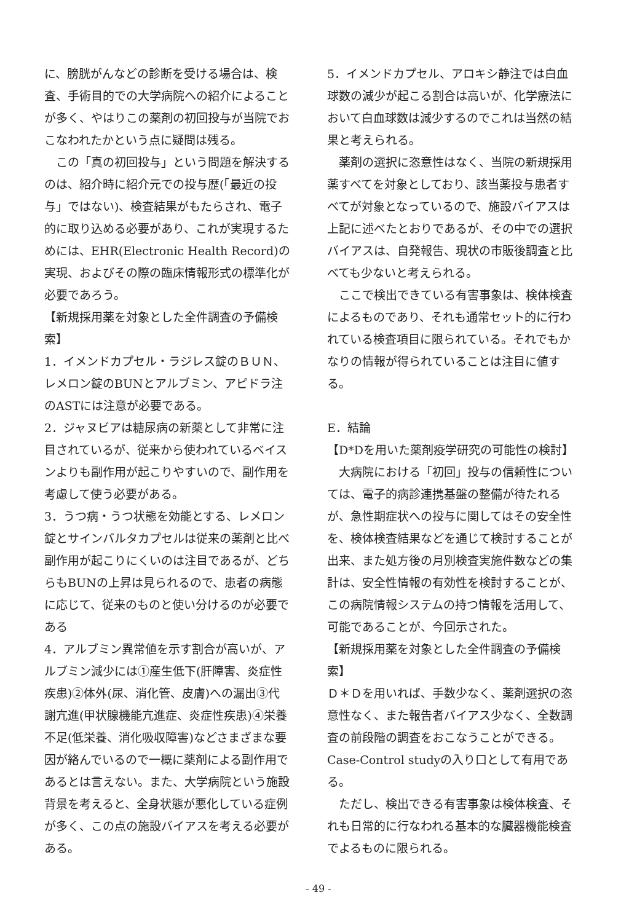に、膀胱がんなどの診断を受ける場合は、検査、手術目的での大学病院への紹介によることが多く、やはりこの薬剤の初回投与が当院でおこなわれたかという点に疑問は残る。
この「真の初回投与」という問題を解決するのは、紹介時に紹介元での投与歴(「最近の投与」ではない)、検査結果がもたらされ、電子的に取り込める必要があり、これが実現するためには、EHR(Electronic Health Record)の実現、およびその際の臨床情報形式の標準化が必要であろう。
【新規採用薬を対象とした全件調査の予備検索】
1．イメンドカプセル・ラジレス錠のＢＵＮ、レメロン錠のBUNとアルブミン、アピドラ注のASTには注意が必要である。
2．ジャヌビアは糖尿病の新薬として非常に注目されているが、従来から使われているベイスンよりも副作用が起こりやすいので、副作用を考慮して使う必要がある。
3．うつ病・うつ状態を効能とする、レメロン錠とサインバルタカプセルは従来の薬剤と比べ副作用が起こりにくいのは注目であるが、どちらもBUNの上昇は見られるので、患者の病態に応じて、従来のものと使い分けるのが必要である
4．アルブミン異常値を示す割合が高いが、アルブミン減少には①産生低下(肝障害、炎症性疾患)②体外(尿、消化管、皮膚)への漏出③代謝亢進(甲状腺機能亢進症、炎症性疾患)④栄養不足(低栄養、消化吸収障害)などさまざまな要因が絡んでいるので一概に薬剤による副作用であるとは言えない。また、大学病院という施設背景を考えると、全身状態が悪化している症例が多く、この点の施設バイアスを考える必要がある。
5．イメンドカプセル、アロキシ静注では白血球数の減少が起こる割合は高いが、化学療法において白血球数は減少するのでこれは当然の結果と考えられる。
薬剤の選択に恣意性はなく、当院の新規採用薬すべてを対象としており、該当薬投与患者すべてが対象となっているので、施設バイアスは上記に述べたとおりであるが、その中での選択バイアスは、自発報告、現状の市販後調査と比べても少ないと考えられる。
ここで検出できている有害事象は、検体検査によるものであり、それも通常セット的に行われている検査項目に限られている。それでもかなりの情報が得られていることは注目に値する。
E．結論
【D*Dを用いた薬剤疫学研究の可能性の検討】
大病院における「初回」投与の信頼性については、電子的病診連携基盤の整備が待たれるが、急性期症状への投与に関してはその安全性を、検体検査結果などを通じて検討することが出来、また処方後の月別検査実施件数などの集計は、安全性情報の有効性を検討することが、この病院情報システムの持つ情報を活用して、可能であることが、今回示された。
【新規採用薬を対象とした全件調査の予備検索】
Ｄ＊Ｄを用いれば、手数少なく、薬剤選択の恣意性なく、また報告者バイアス少なく、全数調査の前段階の調査をおこなうことができる。Case-Control studyの入り口として有用である。
ただし、検出できる有害事象は検体検査、それも日常的に行なわれる基本的な臓器機能検査でよるものに限られる。
- 49 -